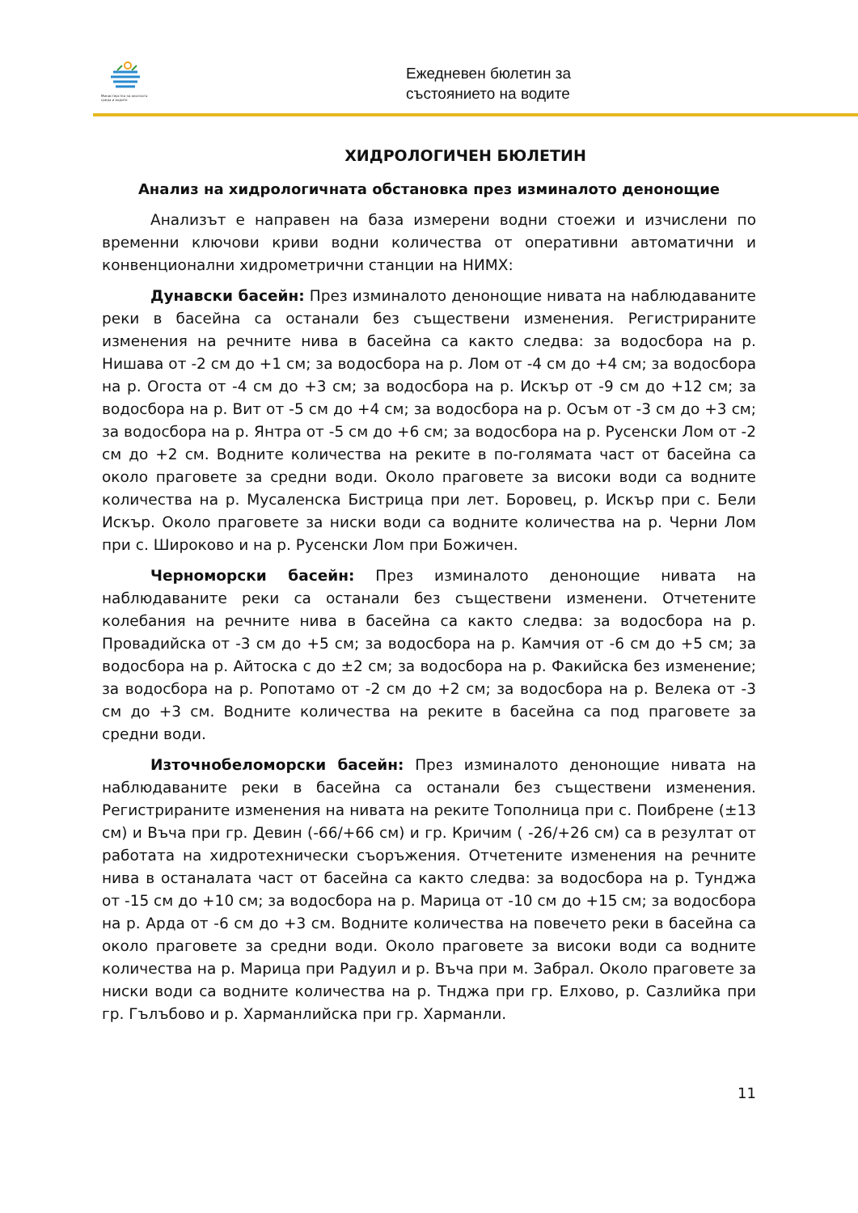Министерство на околната среда и водите
Ежедневен бюлетин за
състоянието на водите
ХИДРОЛОГИЧЕН БЮЛЕТИН
Анализ на хидрологичната обстановка през изминалото денонощие
Анализът е направен на база измерени водни стоежи и изчислени по временни ключови криви водни количества от оперативни автоматични и конвенционални хидрометрични станции на НИМХ:
Дунавски басейн: През изминалото денонощие нивата на наблюдаваните реки в басейна са останали без съществени изменения. Регистрираните изменения на речните нива в басейна са както следва: за водосбора на р. Нишава от -2 см до +1 см; за водосбора на р. Лом от -4 см до +4 см; за водосбора на р. Огоста от -4 см до +3 см; за водосбора на р. Искър от -9 см до +12 см; за водосбора на р. Вит от -5 см до +4 см; за водосбора на р. Осъм от -3 см до +3 см; за водосбора на р. Янтра от -5 см до +6 см; за водосбора на р. Русенски Лом от -2 см до +2 см. Водните количества на реките в по-голямата част от басейна са около праговете за средни води. Около праговете за високи води са водните количества на р. Мусаленска Бистрица при лет. Боровец, р. Искър при с. Бели Искър. Около праговете за ниски води са водните количества на р. Черни Лом при с. Широково и на р. Русенски Лом при Божичен.
Черноморски басейн: През изминалото денонощие нивата на наблюдаваните реки са останали без съществени изменени. Отчетените колебания на речните нива в басейна са както следва: за водосбора на р. Провадийска от -3 см до +5 см; за водосбора на р. Камчия от -6 см до +5 см; за водосбора на р. Айтоска с до ±2 см; за водосбора на р. Факийска без изменение; за водосбора на р. Ропотамо от -2 см до +2 см; за водосбора на р. Велека от -3 см до +3 см. Водните количества на реките в басейна са под праговете за средни води.
Източнобеломорски басейн: През изминалото денонощие нивата на наблюдаваните реки в басейна са останали без съществени изменения. Регистрираните изменения на нивата на реките Тополница при с. Поибрене (±13 см) и Въча при гр. Девин (-66/+66 см) и гр. Кричим ( -26/+26 см) са в резултат от работата на хидротехнически съоръжения. Отчетените изменения на речните нива в останалата част от басейна са както следва: за водосбора на р. Тунджа от -15 см до +10 см; за водосбора на р. Марица от -10 см до +15 см; за водосбора на р. Арда от -6 см до +3 см. Водните количества на повечето реки в басейна са около праговете за средни води. Около праговете за високи води са водните количества на р. Марица при Радуил и р. Въча при м. Забрал. Около праговете за ниски води са водните количества на р. Тнджа при гр. Елхово, р. Сазлийка при гр. Гълъбово и р. Харманлийска при гр. Харманли.
11